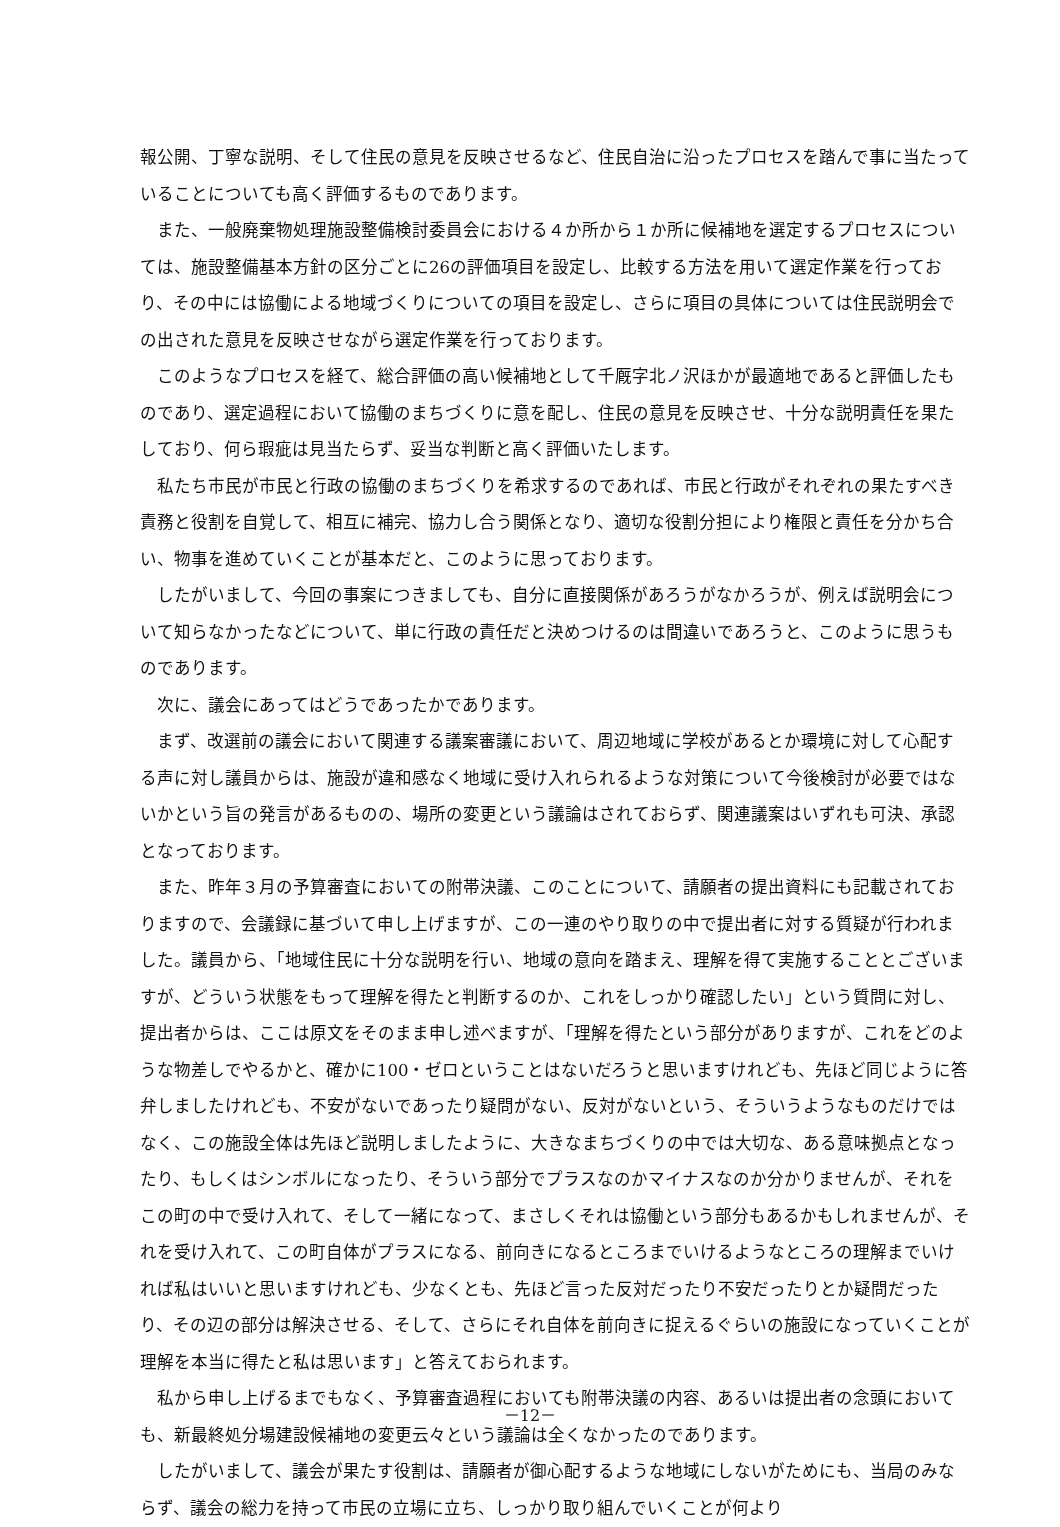報公開、丁寧な説明、そして住民の意見を反映させるなど、住民自治に沿ったプロセスを踏んで事に当たっていることについても高く評価するものであります。
また、一般廃棄物処理施設整備検討委員会における４か所から１か所に候補地を選定するプロセスについては、施設整備基本方針の区分ごとに26の評価項目を設定し、比較する方法を用いて選定作業を行っており、その中には協働による地域づくりについての項目を設定し、さらに項目の具体については住民説明会での出された意見を反映させながら選定作業を行っております。
このようなプロセスを経て、総合評価の高い候補地として千厩字北ノ沢ほかが最適地であると評価したものであり、選定過程において協働のまちづくりに意を配し、住民の意見を反映させ、十分な説明責任を果たしており、何ら瑕疵は見当たらず、妥当な判断と高く評価いたします。
私たち市民が市民と行政の協働のまちづくりを希求するのであれば、市民と行政がそれぞれの果たすべき責務と役割を自覚して、相互に補完、協力し合う関係となり、適切な役割分担により権限と責任を分かち合い、物事を進めていくことが基本だと、このように思っております。
したがいまして、今回の事案につきましても、自分に直接関係があろうがなかろうが、例えば説明会について知らなかったなどについて、単に行政の責任だと決めつけるのは間違いであろうと、このように思うものであります。
次に、議会にあってはどうであったかであります。
まず、改選前の議会において関連する議案審議において、周辺地域に学校があるとか環境に対して心配する声に対し議員からは、施設が違和感なく地域に受け入れられるような対策について今後検討が必要ではないかという旨の発言があるものの、場所の変更という議論はされておらず、関連議案はいずれも可決、承認となっております。
また、昨年３月の予算審査においての附帯決議、このことについて、請願者の提出資料にも記載されておりますので、会議録に基づいて申し上げますが、この一連のやり取りの中で提出者に対する質疑が行われました。議員から、「地域住民に十分な説明を行い、地域の意向を踏まえ、理解を得て実施することとございますが、どういう状態をもって理解を得たと判断するのか、これをしっかり確認したい」という質問に対し、提出者からは、ここは原文をそのまま申し述べますが、「理解を得たという部分がありますが、これをどのような物差しでやるかと、確かに100・ゼロということはないだろうと思いますけれども、先ほど同じように答弁しましたけれども、不安がないであったり疑問がない、反対がないという、そういうようなものだけではなく、この施設全体は先ほど説明しましたように、大きなまちづくりの中では大切な、ある意味拠点となったり、もしくはシンボルになったり、そういう部分でプラスなのかマイナスなのか分かりませんが、それをこの町の中で受け入れて、そして一緒になって、まさしくそれは協働という部分もあるかもしれませんが、それを受け入れて、この町自体がプラスになる、前向きになるところまでいけるようなところの理解までいければ私はいいと思いますけれども、少なくとも、先ほど言った反対だったり不安だったりとか疑問だったり、その辺の部分は解決させる、そして、さらにそれ自体を前向きに捉えるぐらいの施設になっていくことが理解を本当に得たと私は思います」と答えておられます。
私から申し上げるまでもなく、予算審査過程においても附帯決議の内容、あるいは提出者の念頭においても、新最終処分場建設候補地の変更云々という議論は全くなかったのであります。
したがいまして、議会が果たす役割は、請願者が御心配するような地域にしないがためにも、当局のみならず、議会の総力を持って市民の立場に立ち、しっかり取り組んでいくことが何より
－12－